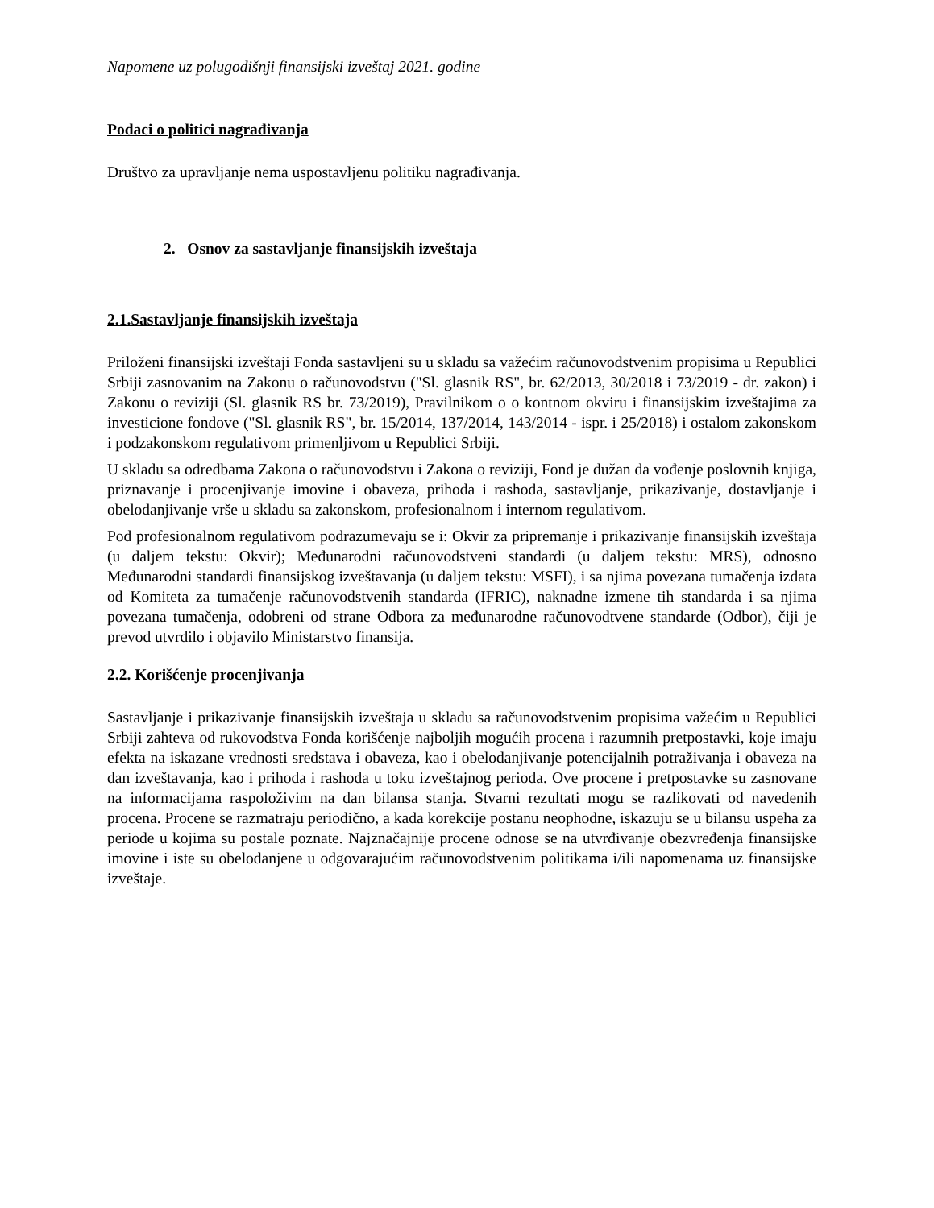Napomene uz polugodišnji finansijski izveštaj 2021. godine
Podaci o politici nagrađivanja
Društvo za upravljanje nema uspostavljenu politiku nagrađivanja.
2. Osnov za sastavljanje finansijskih izveštaja
2.1.Sastavljanje finansijskih izveštaja
Priloženi finansijski izveštaji Fonda sastavljeni su u skladu sa važećim računovodstvenim propisima u Republici Srbiji zasnovanim na Zakonu o računovodstvu ("Sl. glasnik RS", br. 62/2013, 30/2018 i 73/2019 - dr. zakon) i Zakonu o reviziji (Sl. glasnik RS br. 73/2019), Pravilnikom o o kontnom okviru i finansijskim izveštajima za investicione fondove ("Sl. glasnik RS", br. 15/2014, 137/2014, 143/2014 - ispr. i 25/2018) i ostalom zakonskom i podzakonskom regulativom primenljivom u Republici Srbiji.
U skladu sa odredbama Zakona o računovodstvu i Zakona o reviziji, Fond je dužan da vođenje poslovnih knjiga, priznavanje i procenjivanje imovine i obaveza, prihoda i rashoda, sastavljanje, prikazivanje, dostavljanje i obelodanjivanje vrše u skladu sa zakonskom, profesionalnom i internom regulativom.
Pod profesionalnom regulativom podrazumevaju se i: Okvir za pripremanje i prikazivanje finansijskih izveštaja (u daljem tekstu: Okvir); Međunarodni računovodstveni standardi (u daljem tekstu: MRS), odnosno Međunarodni standardi finansijskog izveštavanja (u daljem tekstu: MSFI), i sa njima povezana tumačenja izdata od Komiteta za tumačenje računovodstvenih standarda (IFRIC), naknadne izmene tih standarda i sa njima povezana tumačenja, odobreni od strane Odbora za međunarodne računovodtvene standarde (Odbor), čiji je prevod utvrdilo i objavilo Ministarstvo finansija.
2.2. Korišćenje procenjivanja
Sastavljanje i prikazivanje finansijskih izveštaja u skladu sa računovodstvenim propisima važećim u Republici Srbiji zahteva od rukovodstva Fonda korišćenje najboljih mogućih procena i razumnih pretpostavki, koje imaju efekta na iskazane vrednosti sredstava i obaveza, kao i obelodanjivanje potencijalnih potraživanja i obaveza na dan izveštavanja, kao i prihoda i rashoda u toku izveštajnog perioda. Ove procene i pretpostavke su zasnovane na informacijama raspoloživim na dan bilansa stanja. Stvarni rezultati mogu se razlikovati od navedenih procena. Procene se razmatraju periodično, a kada korekcije postanu neophodne, iskazuju se u bilansu uspeha za periode u kojima su postale poznate. Najznačajnije procene odnose se na utvrđivanje obezvređenja finansijske imovine i iste su obelodanjene u odgovarajućim računovodstvenim politikama i/ili napomenama uz finansijske izveštaje.